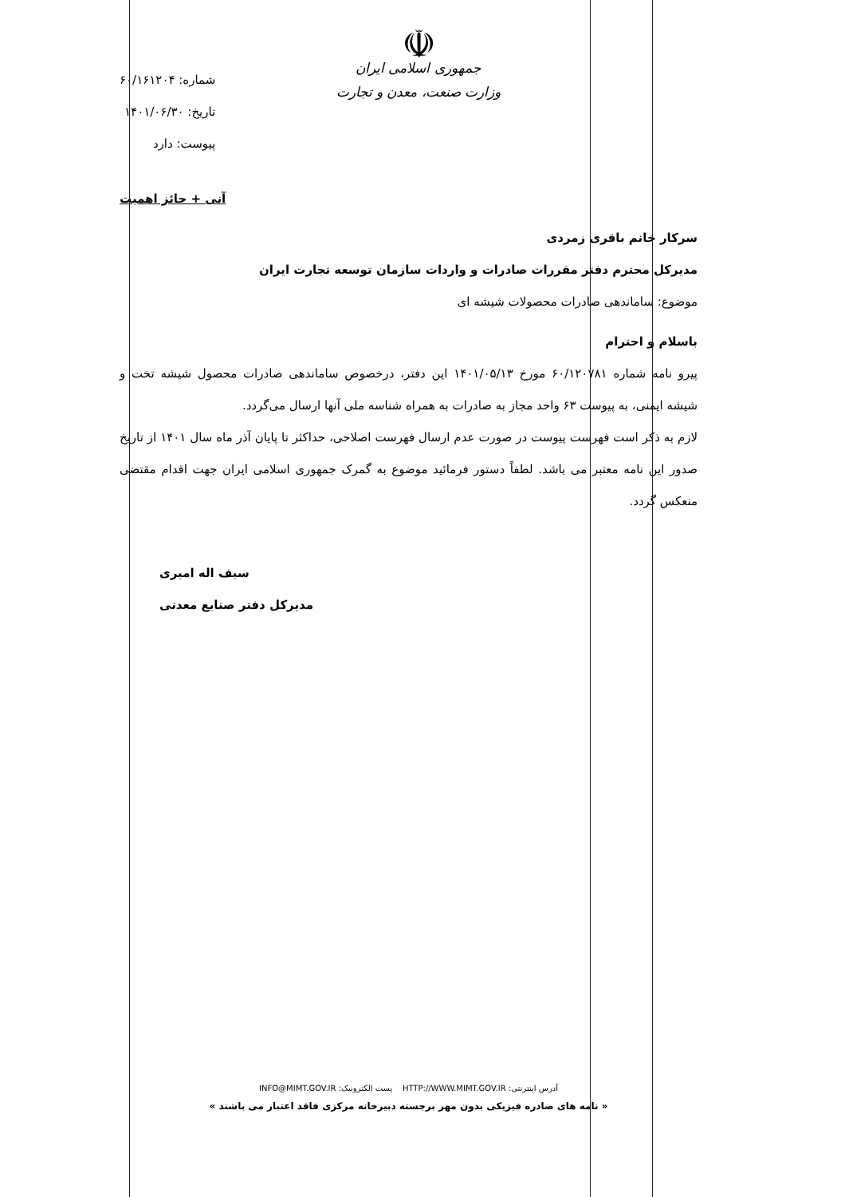☫
جمهوری اسلامی ایران
وزارت صنعت، معدن و تجارت
شماره: ۶۰/۱۶۱۲۰۴
تاریخ: ۱۴۰۱/۰۶/۳۰
پیوست: دارد
آنی + حائز اهمیت
سرکار خانم باقری زمردی
مدیرکل محترم دفتر مقررات صادرات و واردات سازمان توسعه تجارت ایران
موضوع: ساماندهی صادرات محصولات شیشه ای
باسلام و احترام
پیرو نامه شماره ۶۰/۱۲۰۷۸۱ مورخ ۱۴۰۱/۰۵/۱۳ این دفتر، درخصوص ساماندهی صادرات محصول شیشه تخت و شیشه ایمنی، به پیوست ۶۳ واحد مجاز به صادرات به همراه شناسه ملی آنها ارسال می‌گردد.
لازم به ذکر است فهرست پیوست در صورت عدم ارسال فهرست اصلاحی، حداکثر تا پایان آذر ماه سال ۱۴۰۱ از تاریخ صدور این نامه معتبر می باشد. لطفاً دستور فرمائید موضوع به گمرک جمهوری اسلامی ایران جهت اقدام مقتضی منعکس گردد.
سیف اله امیری
مدیرکل دفتر صنایع معدنی
آدرس اینترنتی: HTTP://WWW.MIMT.GOV.IR پست الکترونیک: INFO@MIMT.GOV.IR
« نامه های صادره فیزیکی بدون مهر برجسته دبیرخانه مرکزی فاقد اعتبار می باشند »